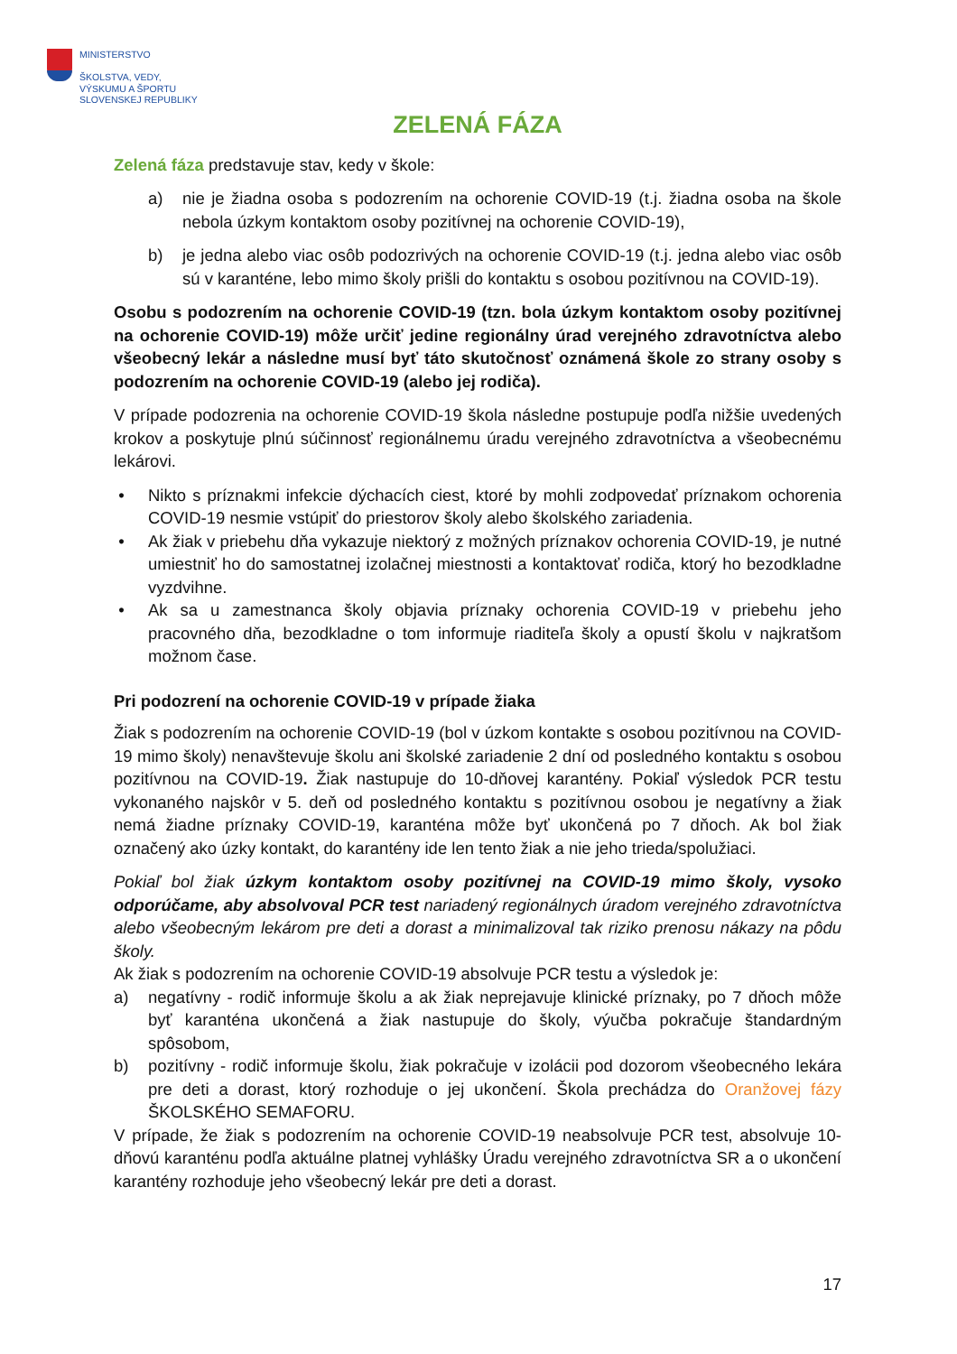MINISTERSTVO
ŠKOLSTVA, VEDY,
VÝSKUMU A ŠPORTU
SLOVENSKEJ REPUBLIKY
ZELENÁ FÁZA
Zelená fáza predstavuje stav, kedy v škole:
a) nie je žiadna osoba s podozrením na ochorenie COVID-19 (t.j. žiadna osoba na škole nebola úzkym kontaktom osoby pozitívnej na ochorenie COVID-19),
b) je jedna alebo viac osôb podozrivých na ochorenie COVID-19 (t.j. jedna alebo viac osôb sú v karanténe, lebo mimo školy prišli do kontaktu s osobou pozitívnou na COVID-19).
Osobu s podozrením na ochorenie COVID-19 (tzn. bola úzkym kontaktom osoby pozitívnej na ochorenie COVID-19) môže určiť jedine regionálny úrad verejného zdravotníctva alebo všeobecný lekár a následne musí byť táto skutočnosť oznámená škole zo strany osoby s podozrením na ochorenie COVID-19 (alebo jej rodiča).
V prípade podozrenia na ochorenie COVID-19 škola následne postupuje podľa nižšie uvedených krokov a poskytuje plnú súčinnosť regionálnemu úradu verejného zdravotníctva a všeobecnému lekárovi.
• Nikto s príznakmi infekcie dýchacích ciest, ktoré by mohli zodpovedať príznakom ochorenia COVID-19 nesmie vstúpiť do priestorov školy alebo školského zariadenia.
• Ak žiak v priebehu dňa vykazuje niektorý z možných príznakov ochorenia COVID-19, je nutné umiestniť ho do samostatnej izolačnej miestnosti a kontaktovať rodiča, ktorý ho bezodkladne vyzdvihne.
• Ak sa u zamestnanca školy objavia príznaky ochorenia COVID-19 v priebehu jeho pracovného dňa, bezodkladne o tom informuje riaditeľa školy a opustí školu v najkratšom možnom čase.
Pri podozrení na ochorenie COVID-19 v prípade žiaka
Žiak s podozrením na ochorenie COVID-19 (bol v úzkom kontakte s osobou pozitívnou na COVID-19 mimo školy) nenavštevuje školu ani školské zariadenie 2 dní od posledného kontaktu s osobou pozitívnou na COVID-19. Žiak nastupuje do 10-dňovej karantény. Pokiaľ výsledok PCR testu vykonaného najskôr v 5. deň od posledného kontaktu s pozitívnou osobou je negatívny a žiak nemá žiadne príznaky COVID-19, karanténa môže byť ukončená po 7 dňoch. Ak bol žiak označený ako úzky kontakt, do karantény ide len tento žiak a nie jeho trieda/spolužiaci.
Pokiaľ bol žiak úzkym kontaktom osoby pozitívnej na COVID-19 mimo školy, vysoko odporúčame, aby absolvoval PCR test nariadený regionálnych úradom verejného zdravotníctva alebo všeobecným lekárom pre deti a dorast a minimalizoval tak riziko prenosu nákazy na pôdu školy.
Ak žiak s podozrením na ochorenie COVID-19 absolvuje PCR testu a výsledok je:
a) negatívny - rodič informuje školu a ak žiak neprejavuje klinické príznaky, po 7 dňoch môže byť karanténa ukončená a žiak nastupuje do školy, výučba pokračuje štandardným spôsobom,
b) pozitívny - rodič informuje školu, žiak pokračuje v izolácii pod dozorom všeobecného lekára pre deti a dorast, ktorý rozhoduje o jej ukončení. Škola prechádza do Oranžovej fázy ŠKOLSKÉHO SEMAFORU.
V prípade, že žiak s podozrením na ochorenie COVID-19 neabsolvuje PCR test, absolvuje 10-dňovú karanténu podľa aktuálne platnej vyhlášky Úradu verejného zdravotníctva SR a o ukončení karantény rozhoduje jeho všeobecný lekár pre deti a dorast.
17